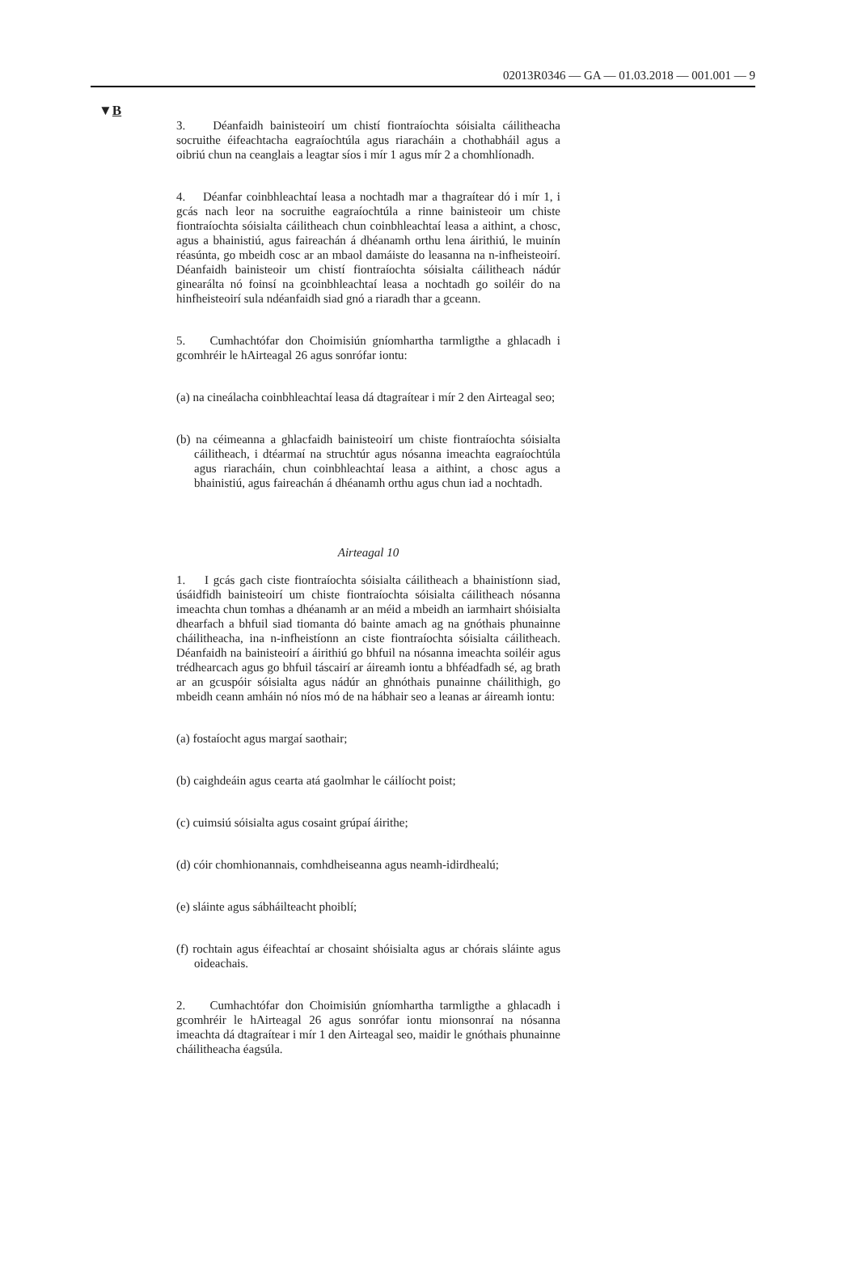02013R0346 — GA — 01.03.2018 — 001.001 — 9
▼B
3. Déanfaidh bainisteoirí um chistí fiontraíochta sóisialta cáilitheacha socruithe éifeachtacha eagraíochtúla agus riaracháin a chothabháil agus a oibriú chun na ceanglais a leagtar síos i mír 1 agus mír 2 a chomhlíonadh.
4. Déanfar coinbhleachtaí leasa a nochtadh mar a thagraítear dó i mír 1, i gcás nach leor na socruithe eagraíochtúla a rinne bainisteoir um chiste fiontraíochta sóisialta cáilitheach chun coinbhleachtaí leasa a aithint, a chosc, agus a bhainistiú, agus faireachán á dhéanamh orthu lena áirithiú, le muinín réasúnta, go mbeidh cosc ar an mbaol damáiste do leasanna na n-infheisteoirí. Déanfaidh bainisteoir um chistí fion­traíochta sóisialta cáilitheach nádúr ginearálta nó foinsí na gcoinbh­leachtaí leasa a nochtadh go soiléir do na hinfheisteoirí sula ndéanfaidh siad gnó a riaradh thar a gceann.
5. Cumhachtófar don Choimisiún gníomhartha tarmligthe a ghlacadh i gcomhréir le hAirteagal 26 agus sonrófar iontu:
(a) na cineálacha coinbhleachtaí leasa dá dtagraítear i mír 2 den Airteagal seo;
(b) na céimeanna a ghlacfaidh bainisteoirí um chiste fiontraíochta sóisialta cáilitheach, i dtéarmaí na struchtúr agus nósanna imeachta eagraíochtúla agus riaracháin, chun coinbhleachtaí leasa a aithint, a chosc agus a bhainistiú, agus faireachán á dhéanamh orthu agus chun iad a nochtadh.
Airteagal 10
1. I gcás gach ciste fiontraíochta sóisialta cáilitheach a bhainistíonn siad, úsáidfidh bainisteoirí um chiste fiontraíochta sóisialta cáilitheach nósanna imeachta chun tomhas a dhéanamh ar an méid a mbeidh an iarmhairt shóisialta dhearfach a bhfuil siad tiomanta dó bainte amach ag na gnóthais phunainne cháilitheacha, ina n-infheistíonn an ciste fion­traíochta sóisialta cáilitheach. Déanfaidh na bainisteoirí a áirithiú go bhfuil na nósanna imeachta soiléir agus trédhearcach agus go bhfuil táscairí ar áireamh iontu a bhféadfadh sé, ag brath ar an gcuspóir sóisialta agus nádúr an ghnóthais punainne cháilithigh, go mbeidh ceann amháin nó níos mó de na hábhair seo a leanas ar áireamh iontu:
(a) fostaíocht agus margaí saothair;
(b) caighdeáin agus cearta atá gaolmhar le cáilíocht poist;
(c) cuimsiú sóisialta agus cosaint grúpaí áirithe;
(d) cóir chomhionannais, comhdheiseanna agus neamh-idirdhealú;
(e) sláinte agus sábháilteacht phoiblí;
(f) rochtain agus éifeachtaí ar chosaint shóisialta agus ar chórais sláinte agus oideachais.
2. Cumhachtófar don Choimisiún gníomhartha tarmligthe a ghlacadh i gcomhréir le hAirteagal 26 agus sonrófar iontu mionsonraí na nósanna imeachta dá dtagraítear i mír 1 den Airteagal seo, maidir le gnóthais phunainne cháilitheacha éagsúla.